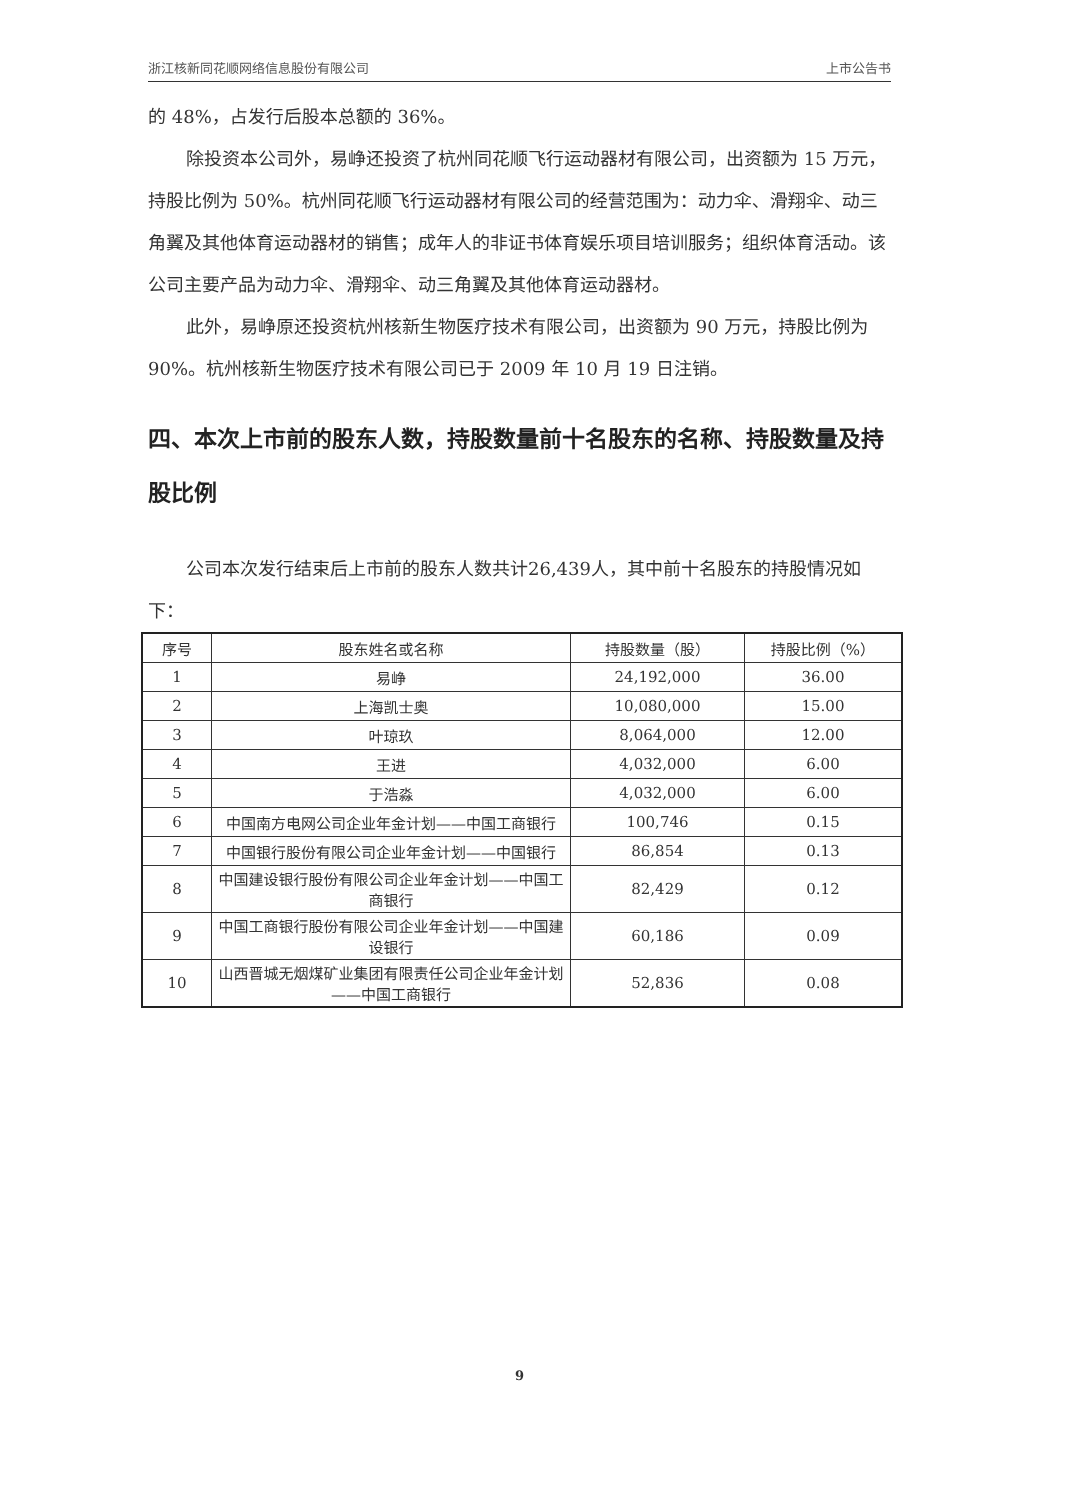浙江核新同花顺网络信息股份有限公司 上市公告书
的 48%，占发行后股本总额的 36%。
除投资本公司外，易峥还投资了杭州同花顺飞行运动器材有限公司，出资额为 15 万元，持股比例为 50%。杭州同花顺飞行运动器材有限公司的经营范围为：动力伞、滑翔伞、动三角翼及其他体育运动器材的销售；成年人的非证书体育娱乐项目培训服务；组织体育活动。该公司主要产品为动力伞、滑翔伞、动三角翼及其他体育运动器材。
此外，易峥原还投资杭州核新生物医疗技术有限公司，出资额为 90 万元，持股比例为 90%。杭州核新生物医疗技术有限公司已于 2009 年 10 月 19 日注销。
四、本次上市前的股东人数，持股数量前十名股东的名称、持股数量及持股比例
公司本次发行结束后上市前的股东人数共计26,439人，其中前十名股东的持股情况如下：
| 序号 | 股东姓名或名称 | 持股数量（股） | 持股比例（%） |
| --- | --- | --- | --- |
| 1 | 易峥 | 24,192,000 | 36.00 |
| 2 | 上海凯士奥 | 10,080,000 | 15.00 |
| 3 | 叶琼玖 | 8,064,000 | 12.00 |
| 4 | 王进 | 4,032,000 | 6.00 |
| 5 | 于浩淼 | 4,032,000 | 6.00 |
| 6 | 中国南方电网公司企业年金计划——中国工商银行 | 100,746 | 0.15 |
| 7 | 中国银行股份有限公司企业年金计划——中国银行 | 86,854 | 0.13 |
| 8 | 中国建设银行股份有限公司企业年金计划——中国工商银行 | 82,429 | 0.12 |
| 9 | 中国工商银行股份有限公司企业年金计划——中国建设银行 | 60,186 | 0.09 |
| 10 | 山西晋城无烟煤矿业集团有限责任公司企业年金计划——中国工商银行 | 52,836 | 0.08 |
9